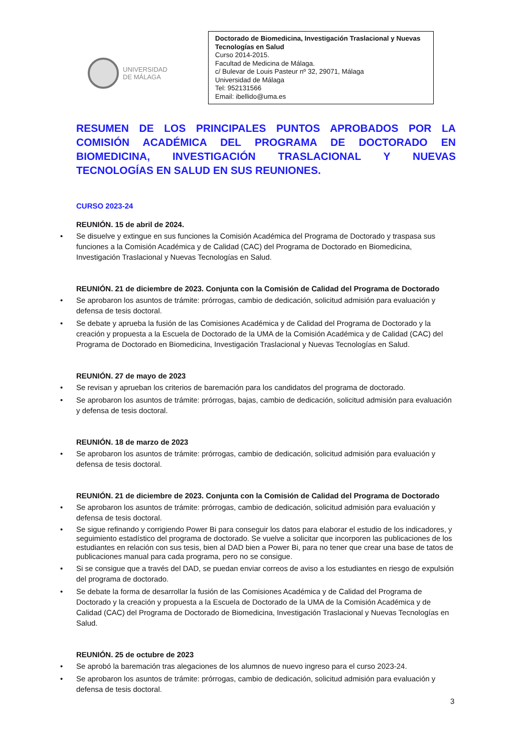UNIVERSIDAD
DE MÁLAGA
Doctorado de Biomedicina, Investigación Traslacional y Nuevas Tecnologías en Salud
Curso 2014-2015.
Facultad de Medicina de Málaga.
c/ Bulevar de Louis Pasteur nº 32, 29071, Málaga
Universidad de Málaga
Tel: 952131566
Email: ibellido@uma.es
RESUMEN DE LOS PRINCIPALES PUNTOS APROBADOS POR LA COMISIÓN ACADÉMICA DEL PROGRAMA DE DOCTORADO EN BIOMEDICINA, INVESTIGACIÓN TRASLACIONAL Y NUEVAS TECNOLOGÍAS EN SALUD EN SUS REUNIONES.
CURSO 2023-24
REUNIÓN. 15 de abril de 2024.
• Se disuelve y extingue en sus funciones la Comisión Académica del Programa de Doctorado y traspasa sus funciones a la Comisión Académica y de Calidad (CAC) del Programa de Doctorado en Biomedicina, Investigación Traslacional y Nuevas Tecnologías en Salud.
REUNIÓN. 21 de diciembre de 2023. Conjunta con la Comisión de Calidad del Programa de Doctorado
• Se aprobaron los asuntos de trámite: prórrogas, cambio de dedicación, solicitud admisión para evaluación y defensa de tesis doctoral.
• Se debate y aprueba la fusión de las Comisiones Académica y de Calidad del Programa de Doctorado y la creación y propuesta a la Escuela de Doctorado de la UMA de la Comisión Académica y de Calidad (CAC) del Programa de Doctorado en Biomedicina, Investigación Traslacional y Nuevas Tecnologías en Salud.
REUNIÓN. 27 de mayo de 2023
• Se revisan y aprueban los criterios de baremación para los candidatos del programa de doctorado.
• Se aprobaron los asuntos de trámite: prórrogas, bajas, cambio de dedicación, solicitud admisión para evaluación y defensa de tesis doctoral.
REUNIÓN. 18 de marzo de 2023
• Se aprobaron los asuntos de trámite: prórrogas, cambio de dedicación, solicitud admisión para evaluación y defensa de tesis doctoral.
REUNIÓN. 21 de diciembre de 2023. Conjunta con la Comisión de Calidad del Programa de Doctorado
• Se aprobaron los asuntos de trámite: prórrogas, cambio de dedicación, solicitud admisión para evaluación y defensa de tesis doctoral.
• Se sigue refinando y corrigiendo Power Bi para conseguir los datos para elaborar el estudio de los indicadores, y seguimiento estadístico del programa de doctorado. Se vuelve a solicitar que incorporen las publicaciones de los estudiantes en relación con sus tesis, bien al DAD bien a Power Bi, para no tener que crear una base de tatos de publicaciones manual para cada programa, pero no se consigue.
• Si se consigue que a través del DAD, se puedan enviar correos de aviso a los estudiantes en riesgo de expulsión del programa de doctorado.
• Se debate la forma de desarrollar la fusión de las Comisiones Académica y de Calidad del Programa de Doctorado y la creación y propuesta a la Escuela de Doctorado de la UMA de la Comisión Académica y de Calidad (CAC) del Programa de Doctorado de Biomedicina, Investigación Traslacional y Nuevas Tecnologías en Salud.
REUNIÓN. 25 de octubre de 2023
• Se aprobó la baremación tras alegaciones de los alumnos de nuevo ingreso para el curso 2023-24.
• Se aprobaron los asuntos de trámite: prórrogas, cambio de dedicación, solicitud admisión para evaluación y defensa de tesis doctoral.
3